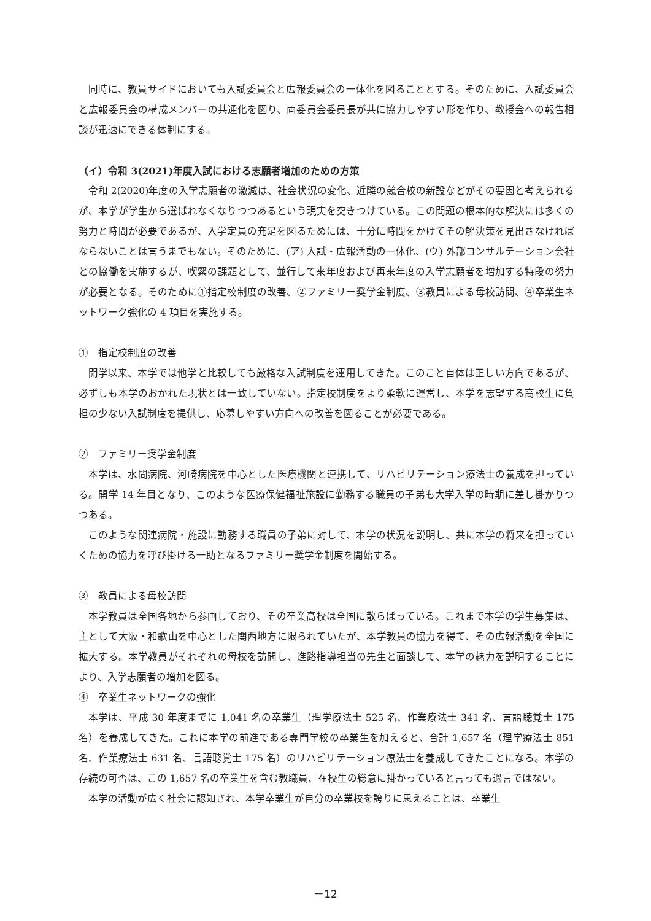同時に、教員サイドにおいても入試委員会と広報委員会の一体化を図ることとする。そのために、入試委員会と広報委員会の構成メンバーの共通化を図り、両委員会委員長が共に協力しやすい形を作り、教授会への報告相談が迅速にできる体制にする。
（イ）令和 3(2021)年度入試における志願者増加のための方策
令和 2(2020)年度の入学志願者の激減は、社会状況の変化、近隣の競合校の新設などがその要因と考えられるが、本学が学生から選ばれなくなりつつあるという現実を突きつけている。この問題の根本的な解決には多くの努力と時間が必要であるが、入学定員の充足を図るためには、十分に時間をかけてその解決策を見出さなければならないことは言うまでもない。そのために、(ア) 入試・広報活動の一体化、(ウ) 外部コンサルテーション会社との協働を実施するが、喫緊の課題として、並行して来年度および再来年度の入学志願者を増加する特段の努力が必要となる。そのために①指定校制度の改善、②ファミリー奨学金制度、③教員による母校訪問、④卒業生ネットワーク強化の 4 項目を実施する。
①　指定校制度の改善
開学以来、本学では他学と比較しても厳格な入試制度を運用してきた。このこと自体は正しい方向であるが、必ずしも本学のおかれた現状とは一致していない。指定校制度をより柔軟に運営し、本学を志望する高校生に負担の少ない入試制度を提供し、応募しやすい方向への改善を図ることが必要である。
②　ファミリー奨学金制度
本学は、水間病院、河崎病院を中心とした医療機関と連携して、リハビリテーション療法士の養成を担っている。開学 14 年目となり、このような医療保健福祉施設に勤務する職員の子弟も大学入学の時期に差し掛かりつつある。
このような関連病院・施設に勤務する職員の子弟に対して、本学の状況を説明し、共に本学の将来を担っていくための協力を呼び掛ける一助となるファミリー奨学金制度を開始する。
③　教員による母校訪問
本学教員は全国各地から参画しており、その卒業高校は全国に散らばっている。これまで本学の学生募集は、主として大阪・和歌山を中心とした関西地方に限られていたが、本学教員の協力を得て、その広報活動を全国に拡大する。本学教員がそれぞれの母校を訪問し、進路指導担当の先生と面談して、本学の魅力を説明することにより、入学志願者の増加を図る。
④　卒業生ネットワークの強化
本学は、平成 30 年度までに 1,041 名の卒業生（理学療法士 525 名、作業療法士 341 名、言語聴覚士 175 名）を養成してきた。これに本学の前進である専門学校の卒業生を加えると、合計 1,657 名（理学療法士 851 名、作業療法士 631 名、言語聴覚士 175 名）のリハビリテーション療法士を養成してきたことになる。本学の存続の可否は、この 1,657 名の卒業生を含む教職員、在校生の総意に掛かっていると言っても過言ではない。
本学の活動が広く社会に認知され、本学卒業生が自分の卒業校を誇りに思えることは、卒業生
－12